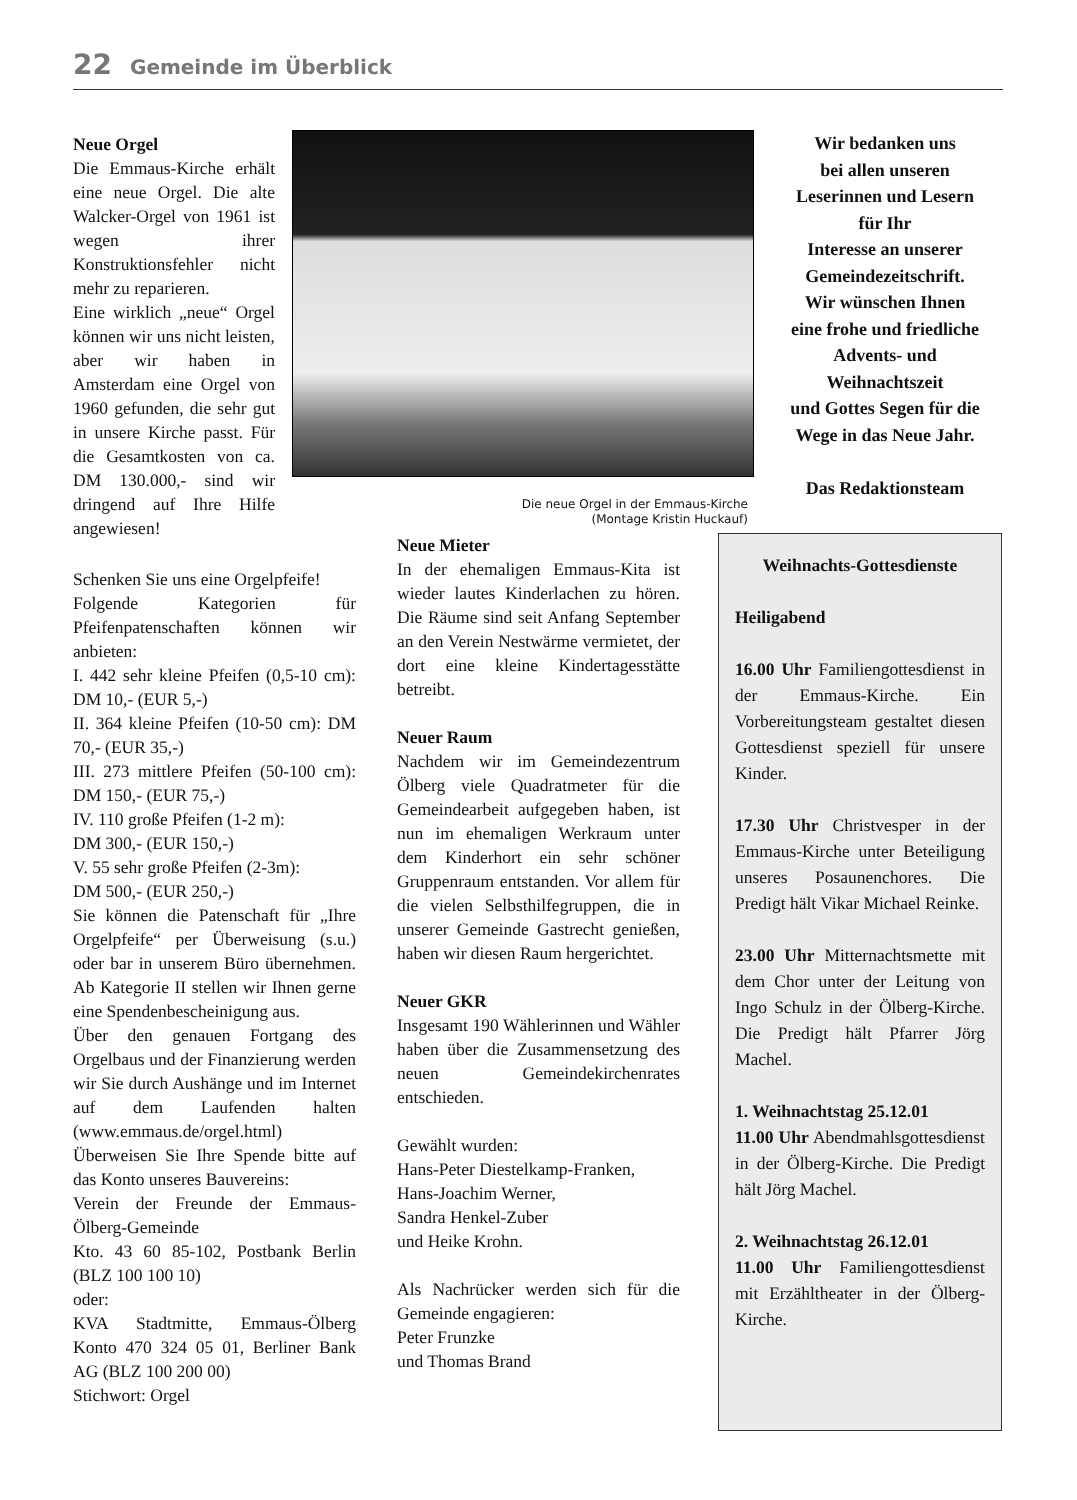22 Gemeinde im Überblick
Neue Orgel
Die Emmaus-Kirche erhält eine neue Orgel. Die alte Walcker-Orgel von 1961 ist wegen ihrer Konstruktionsfehler nicht mehr zu reparieren.
Eine wirklich „neue“ Orgel können wir uns nicht leisten, aber wir haben in Amsterdam eine Orgel von 1960 gefunden, die sehr gut in unsere Kirche passt. Für die Gesamtkosten von ca. DM 130.000,- sind wir dringend auf Ihre Hilfe angewiesen!
Die neue Orgel in der Emmaus-Kirche (Montage Kristin Huckauf)
Wir bedanken uns
bei allen unseren
Leserinnen und Lesern
für Ihr
Interesse an unserer
Gemeindezeitschrift.
Wir wünschen Ihnen
eine frohe und friedliche
Advents- und
Weihnachtszeit
und Gottes Segen für die
Wege in das Neue Jahr.
Das Redaktionsteam
Schenken Sie uns eine Orgelpfeife!
Folgende Kategorien für Pfeifenpatenschaften können wir anbieten:
I. 442 sehr kleine Pfeifen (0,5-10 cm): DM 10,- (EUR 5,-)
II. 364 kleine Pfeifen (10-50 cm): DM 70,- (EUR 35,-)
III. 273 mittlere Pfeifen (50-100 cm): DM 150,- (EUR 75,-)
IV. 110 große Pfeifen (1-2 m):
DM 300,- (EUR 150,-)
V. 55 sehr große Pfeifen (2-3m):
DM 500,- (EUR 250,-)
Sie können die Patenschaft für „Ihre Orgelpfeife“ per Überweisung (s.u.) oder bar in unserem Büro übernehmen. Ab Kategorie II stellen wir Ihnen gerne eine Spendenbescheinigung aus.
Über den genauen Fortgang des Orgelbaus und der Finanzierung werden wir Sie durch Aushänge und im Internet auf dem Laufenden halten (www.emmaus.de/orgel.html)
Überweisen Sie Ihre Spende bitte auf das Konto unseres Bauvereins:
Verein der Freunde der Emmaus-Ölberg-Gemeinde
Kto. 43 60 85-102, Postbank Berlin (BLZ 100 100 10)
oder:
KVA Stadtmitte, Emmaus-Ölberg Konto 470 324 05 01, Berliner Bank AG (BLZ 100 200 00)
Stichwort: Orgel
Neue Mieter
In der ehemaligen Emmaus-Kita ist wieder lautes Kinderlachen zu hören. Die Räume sind seit Anfang September an den Verein Nestwärme vermietet, der dort eine kleine Kindertagesstätte betreibt.
Neuer Raum
Nachdem wir im Gemeindezentrum Ölberg viele Quadratmeter für die Gemeindearbeit aufgegeben haben, ist nun im ehemaligen Werkraum unter dem Kinderhort ein sehr schöner Gruppenraum entstanden. Vor allem für die vielen Selbsthilfegruppen, die in unserer Gemeinde Gastrecht genießen, haben wir diesen Raum hergerichtet.
Neuer GKR
Insgesamt 190 Wählerinnen und Wähler haben über die Zusammensetzung des neuen Gemeindekirchenrates entschieden.
Gewählt wurden:
Hans-Peter Diestelkamp-Franken,
Hans-Joachim Werner,
Sandra Henkel-Zuber
und Heike Krohn.
Als Nachrücker werden sich für die Gemeinde engagieren:
Peter Frunzke
und Thomas Brand
Weihnachts-Gottesdienste
Heiligabend
16.00 Uhr Familiengottesdienst in der Emmaus-Kirche. Ein Vorbereitungsteam gestaltet diesen Gottesdienst speziell für unsere Kinder.
17.30 Uhr Christvesper in der Emmaus-Kirche unter Beteiligung unseres Posaunenchores. Die Predigt hält Vikar Michael Reinke.
23.00 Uhr Mitternachtsmette mit dem Chor unter der Leitung von Ingo Schulz in der Ölberg-Kirche. Die Predigt hält Pfarrer Jörg Machel.
1. Weihnachtstag 25.12.01
11.00 Uhr Abendmahlsgottesdienst in der Ölberg-Kirche. Die Predigt hält Jörg Machel.
2. Weihnachtstag 26.12.01
11.00 Uhr Familiengottesdienst mit Erzähltheater in der Ölberg-Kirche.